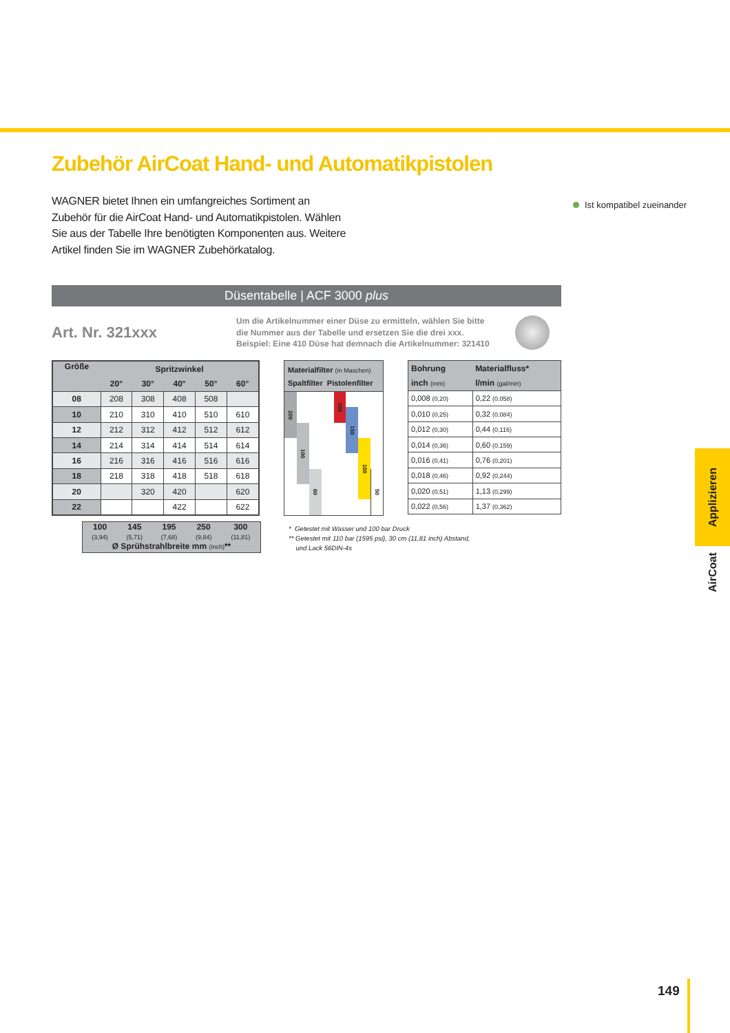Zubehör AirCoat Hand- und Automatikpistolen
WAGNER bietet Ihnen ein umfangreiches Sortiment an Zubehör für die AirCoat Hand- und Automatikpistolen. Wählen Sie aus der Tabelle Ihre benötigten Komponenten aus. Weitere Artikel finden Sie im WAGNER Zubehörkatalog.
Düsentabelle | ACF 3000 plus
Art. Nr. 321xxx
Um die Artikelnummer einer Düse zu ermitteln, wählen Sie bitte die Nummer aus der Tabelle und ersetzen Sie die drei xxx. Beispiel: Eine 410 Düse hat demnach die Artikelnummer: 321410
| Größe | Spritzwinkel | | | | |
| --- | --- | --- | --- | --- | --- |
| | 20° | 30° | 40° | 50° | 60° |
| 08 | 208 | 308 | 408 | 508 | |
| 10 | 210 | 310 | 410 | 510 | 610 |
| 12 | 212 | 312 | 412 | 512 | 612 |
| 14 | 214 | 314 | 414 | 514 | 614 |
| 16 | 216 | 316 | 416 | 516 | 616 |
| 18 | 218 | 318 | 418 | 518 | 618 |
| 20 | | 320 | 420 | | 620 |
| 22 | | | 422 | | 622 |
Materialfilter (in Maschen)
Spaltfilter Pistolenfilter
200
100
60
200
150
100
50
| Bohrung | Materialfluss* |
| --- | --- |
| inch (mm) | l/min (gal/min) |
| 0,008 (0,20) | 0,22 (0,058) |
| 0,010 (0,25) | 0,32 (0,084) |
| 0,012 (0,30) | 0,44 (0,116) |
| 0,014 (0,36) | 0,60 (0,159) |
| 0,016 (0,41) | 0,76 (0,201) |
| 0,018 (0,46) | 0,92 (0,244) |
| 0,020 (0,51) | 1,13 (0,299) |
| 0,022 (0,56) | 1,37 (0,362) |
| 100 (3,94) | 145 (5,71) | 195 (7,68) | 250 (9,84) | 300 (11,81) |
| Ø Sprühstrahlbreite mm (inch) ** | | | | |
* Getestet mit Wasser und 100 bar Druck
** Getestet mit 110 bar (1595 psi), 30 cm (11,81 inch) Abstand,
und Lack 56DIN-4s
Ist kompatibel zueinander
Applizieren
AirCoat
149